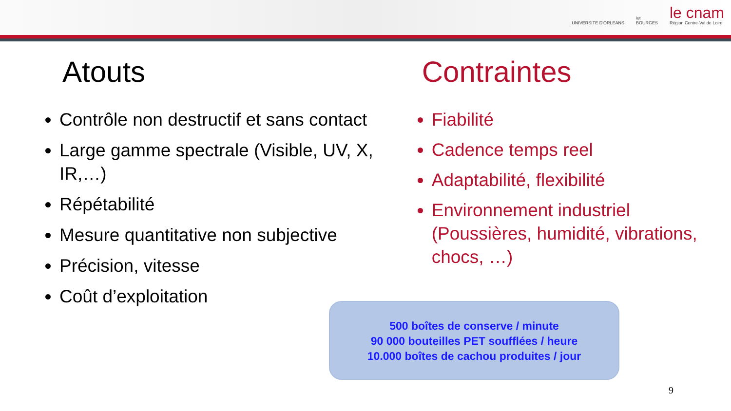UNIVERSITE D'ORLEANS
iut
BOURGES
le cnam
Région Centre-Val de Loire
Atouts
Contrôle non destructif et sans contact
Large gamme spectrale (Visible, UV, X, IR,…)
Répétabilité
Mesure quantitative non subjective
Précision, vitesse
Coût d’exploitation
Contraintes
Fiabilité
Cadence temps reel
Adaptabilité, flexibilité
Environnement industriel (Poussières, humidité, vibrations, chocs, …)
500 boîtes de conserve / minute
90 000 bouteilles PET soufflées / heure
10.000 boîtes de cachou produites / jour
9